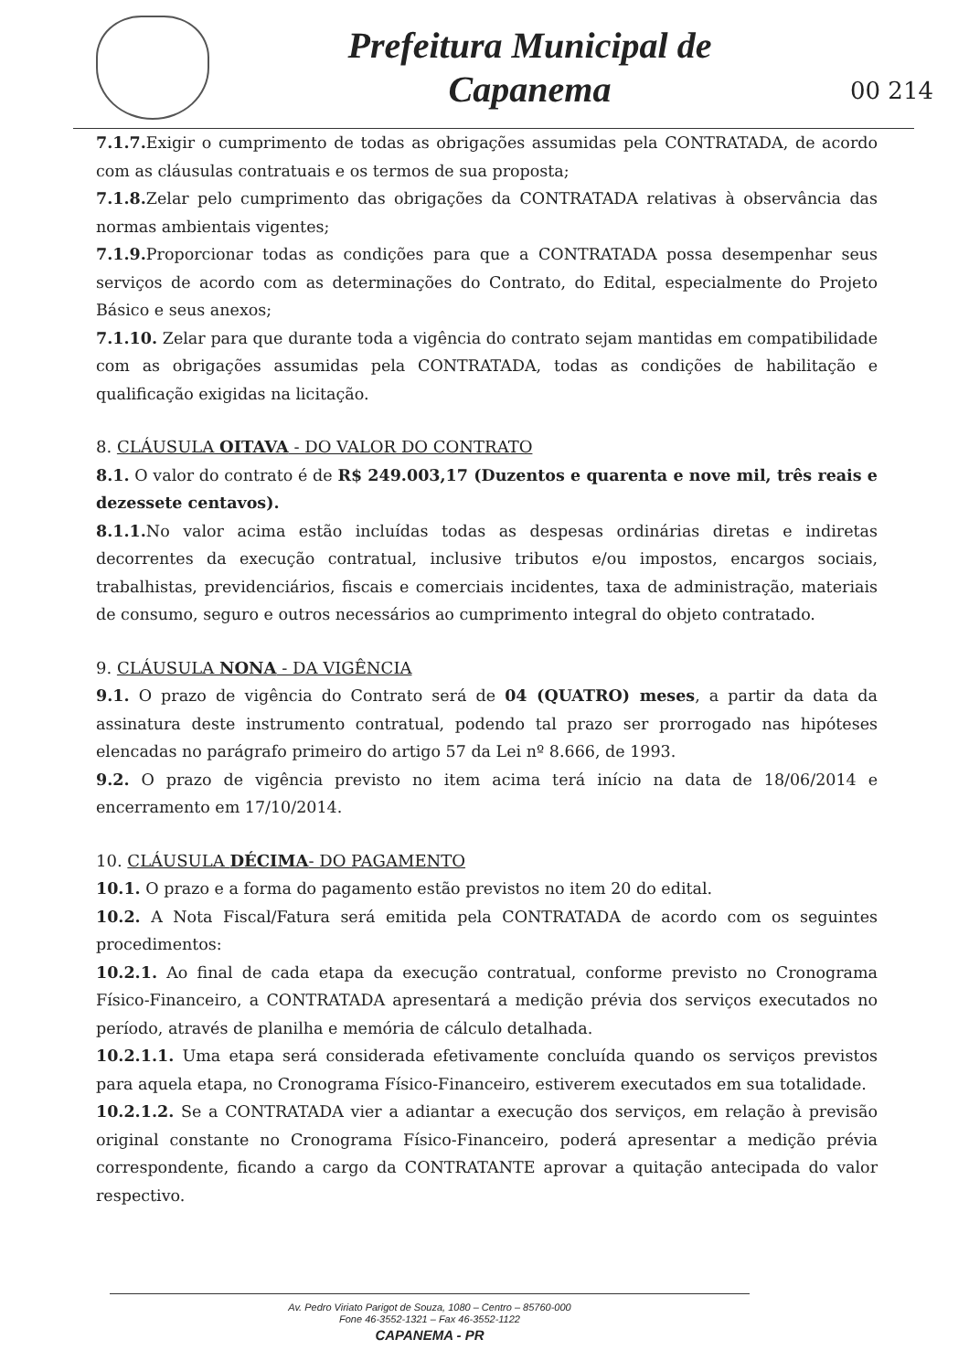Prefeitura Municipal de
Capanema
00 214
7.1.7. Exigir o cumprimento de todas as obrigações assumidas pela CONTRATADA, de acordo com as cláusulas contratuais e os termos de sua proposta;
7.1.8. Zelar pelo cumprimento das obrigações da CONTRATADA relativas à observância das normas ambientais vigentes;
7.1.9. Proporcionar todas as condições para que a CONTRATADA possa desempenhar seus serviços de acordo com as determinações do Contrato, do Edital, especialmente do Projeto Básico e seus anexos;
7.1.10. Zelar para que durante toda a vigência do contrato sejam mantidas em compatibilidade com as obrigações assumidas pela CONTRATADA, todas as condições de habilitação e qualificação exigidas na licitação.
8. CLÁUSULA OITAVA - DO VALOR DO CONTRATO
8.1. O valor do contrato é de R$ 249.003,17 (Duzentos e quarenta e nove mil, três reais e dezessete centavos).
8.1.1. No valor acima estão incluídas todas as despesas ordinárias diretas e indiretas decorrentes da execução contratual, inclusive tributos e/ou impostos, encargos sociais, trabalhistas, previdenciários, fiscais e comerciais incidentes, taxa de administração, materiais de consumo, seguro e outros necessários ao cumprimento integral do objeto contratado.
9. CLÁUSULA NONA - DA VIGÊNCIA
9.1. O prazo de vigência do Contrato será de 04 (QUATRO) meses, a partir da data da assinatura deste instrumento contratual, podendo tal prazo ser prorrogado nas hipóteses elencadas no parágrafo primeiro do artigo 57 da Lei nº 8.666, de 1993.
9.2. O prazo de vigência previsto no item acima terá início na data de 18/06/2014 e encerramento em 17/10/2014.
10. CLÁUSULA DÉCIMA- DO PAGAMENTO
10.1. O prazo e a forma do pagamento estão previstos no item 20 do edital.
10.2. A Nota Fiscal/Fatura será emitida pela CONTRATADA de acordo com os seguintes procedimentos:
10.2.1. Ao final de cada etapa da execução contratual, conforme previsto no Cronograma Físico-Financeiro, a CONTRATADA apresentará a medição prévia dos serviços executados no período, através de planilha e memória de cálculo detalhada.
10.2.1.1. Uma etapa será considerada efetivamente concluída quando os serviços previstos para aquela etapa, no Cronograma Físico-Financeiro, estiverem executados em sua totalidade.
10.2.1.2. Se a CONTRATADA vier a adiantar a execução dos serviços, em relação à previsão original constante no Cronograma Físico-Financeiro, poderá apresentar a medição prévia correspondente, ficando a cargo da CONTRATANTE aprovar a quitação antecipada do valor respectivo.
Av. Pedro Viriato Parigot de Souza, 1080 – Centro – 85760-000
Fone 46-3552-1321 – Fax 46-3552-1122
CAPANEMA - PR